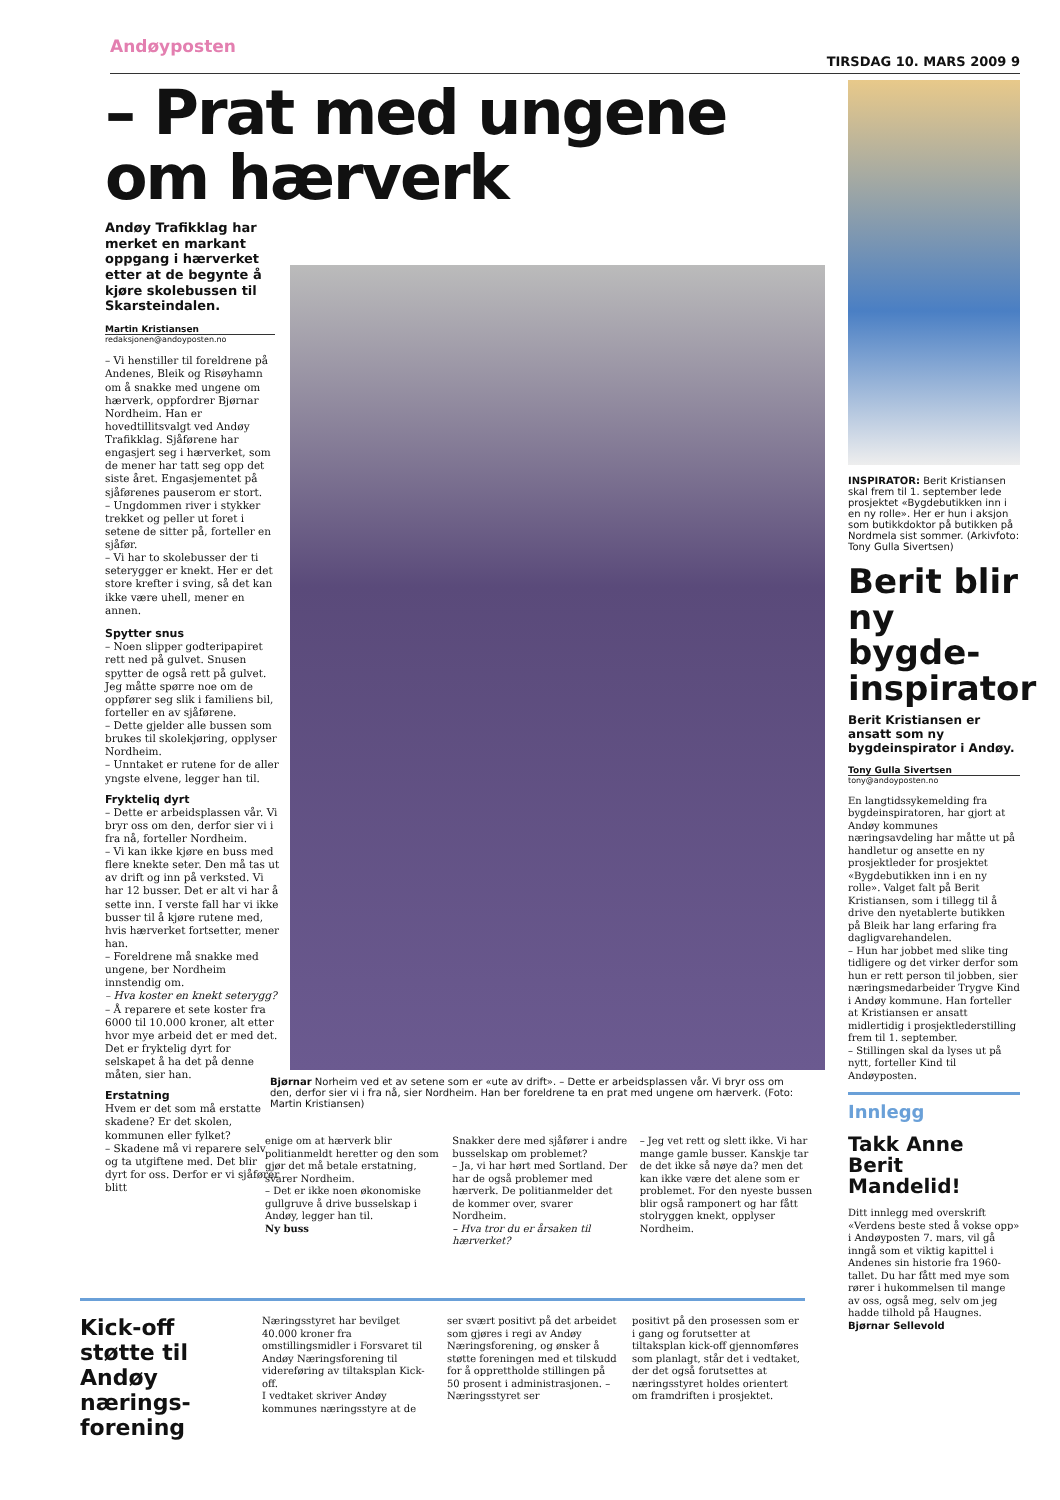Andøyposten TIRSDAG 10. MARS 2009 9
– Prat med ungene
om hærverk
Andøy Trafikklag har merket en markant oppgang i hærverket etter at de begynte å kjøre skolebussen til Skarsteindalen.
Martin Kristiansen
redaksjonen@andoyposten.no
– Vi henstiller til foreldrene på Andenes, Bleik og Risøyhamn om å snakke med ungene om hærverk, oppfordrer Bjørnar Nordheim. Han er hovedtillitsvalgt ved Andøy Trafikklag. Sjåførene har engasjert seg i hærverket, som de mener har tatt seg opp det siste året. Engasjementet på sjåførenes pauserom er stort.
– Ungdommen river i stykker trekket og peller ut foret i setene de sitter på, forteller en sjåfør.
– Vi har to skolebusser der ti seterygger er knekt. Her er det store krefter i sving, så det kan ikke være uhell, mener en annen.
Spytter snus
– Noen slipper godteripapiret rett ned på gulvet. Snusen spytter de også rett på gulvet. Jeg måtte spørre noe om de oppfører seg slik i familiens bil, forteller en av sjåførene.
– Dette gjelder alle bussen som brukes til skolekjøring, opplyser Nordheim.
– Unntaket er rutene for de aller yngste elvene, legger han til.
Frykteliq dyrt
– Dette er arbeidsplassen vår. Vi bryr oss om den, derfor sier vi i fra nå, forteller Nordheim.
– Vi kan ikke kjøre en buss med flere knekte seter. Den må tas ut av drift og inn på verksted. Vi har 12 busser. Det er alt vi har å sette inn. I verste fall har vi ikke busser til å kjøre rutene med, hvis hærverket fortsetter, mener han.
– Foreldrene må snakke med ungene, ber Nordheim innstendig om.
– Hva koster en knekt seterygg?
– Å reparere et sete koster fra 6000 til 10.000 kroner, alt etter hvor mye arbeid det er med det. Det er fryktelig dyrt for selskapet å ha det på denne måten, sier han.
Erstatning
Hvem er det som må erstatte skadene? Er det skolen, kommunen eller fylket?
– Skadene må vi reparere selv og ta utgiftene med. Det blir dyrt for oss. Derfor er vi sjåfører blitt
Bjørnar Norheim ved et av setene som er «ute av drift». – Dette er arbeidsplassen vår. Vi bryr oss om den, derfor sier vi i fra nå, sier Nordheim. Han ber foreldrene ta en prat med ungene om hærverk. (Foto: Martin Kristiansen)
enige om at hærverk blir politianmeldt heretter og den som gjør det må betale erstatning, svarer Nordheim.
– Det er ikke noen økonomiske gullgruve å drive busselskap i Andøy, legger han til.
Ny buss
Snakker dere med sjåfører i andre busselskap om problemet?
– Ja, vi har hørt med Sortland. Der har de også problemer med hærverk. De politianmelder det de kommer over, svarer Nordheim.
– Hva tror du er årsaken til hærverket?
– Jeg vet rett og slett ikke. Vi har mange gamle busser. Kanskje tar de det ikke så nøye da? men det kan ikke være det alene som er problemet. For den nyeste bussen blir også ramponert og har fått stolryggen knekt, opplyser Nordheim.
INSPIRATOR: Berit Kristiansen skal frem til 1. september lede prosjektet «Bygdebutikken inn i en ny rolle». Her er hun i aksjon som butikkdoktor på butikken på Nordmela sist sommer. (Arkivfoto: Tony Gulla Sivertsen)
Berit blir ny bygde-inspirator
Berit Kristiansen er ansatt som ny bygdeinspirator i Andøy.
Tony Gulla Sivertsen
tony@andoyposten.no
En langtidssykemelding fra bygdeinspiratoren, har gjort at Andøy kommunes næringsavdeling har måtte ut på handletur og ansette en ny prosjektleder for prosjektet «Bygdebutikken inn i en ny rolle». Valget falt på Berit Kristiansen, som i tillegg til å drive den nyetablerte butikken på Bleik har lang erfaring fra dagligvarehandelen.
– Hun har jobbet med slike ting tidligere og det virker derfor som hun er rett person til jobben, sier næringsmedarbeider Trygve Kind i Andøy kommune. Han forteller at Kristiansen er ansatt midlertidig i prosjektlederstilling frem til 1. september.
– Stillingen skal da lyses ut på nytt, forteller Kind til Andøyposten.
Innlegg
Takk Anne Berit Mandelid!
Ditt innlegg med overskrift «Verdens beste sted å vokse opp» i Andøyposten 7. mars, vil gå inngå som et viktig kapittel i Andenes sin historie fra 1960-tallet. Du har fått med mye som rører i hukommelsen til mange av oss, også meg, selv om jeg hadde tilhold på Haugnes.
Bjørnar Sellevold
Kick-off støtte til Andøy nærings-forening
Næringsstyret har bevilget 40.000 kroner fra omstillingsmidler i Forsvaret til Andøy Næringsforening til videreføring av tiltaksplan Kick-off.
I vedtaket skriver Andøy kommunes næringsstyre at de
ser svært positivt på det arbeidet som gjøres i regi av Andøy Næringsforening, og ønsker å støtte foreningen med et tilskudd for å opprettholde stillingen på 50 prosent i administrasjonen. – Næringsstyret ser
positivt på den prosessen som er i gang og forutsetter at tiltaksplan kick-off gjennomføres som planlagt, står det i vedtaket, der det også forutsettes at næringsstyret holdes orientert om framdriften i prosjektet.